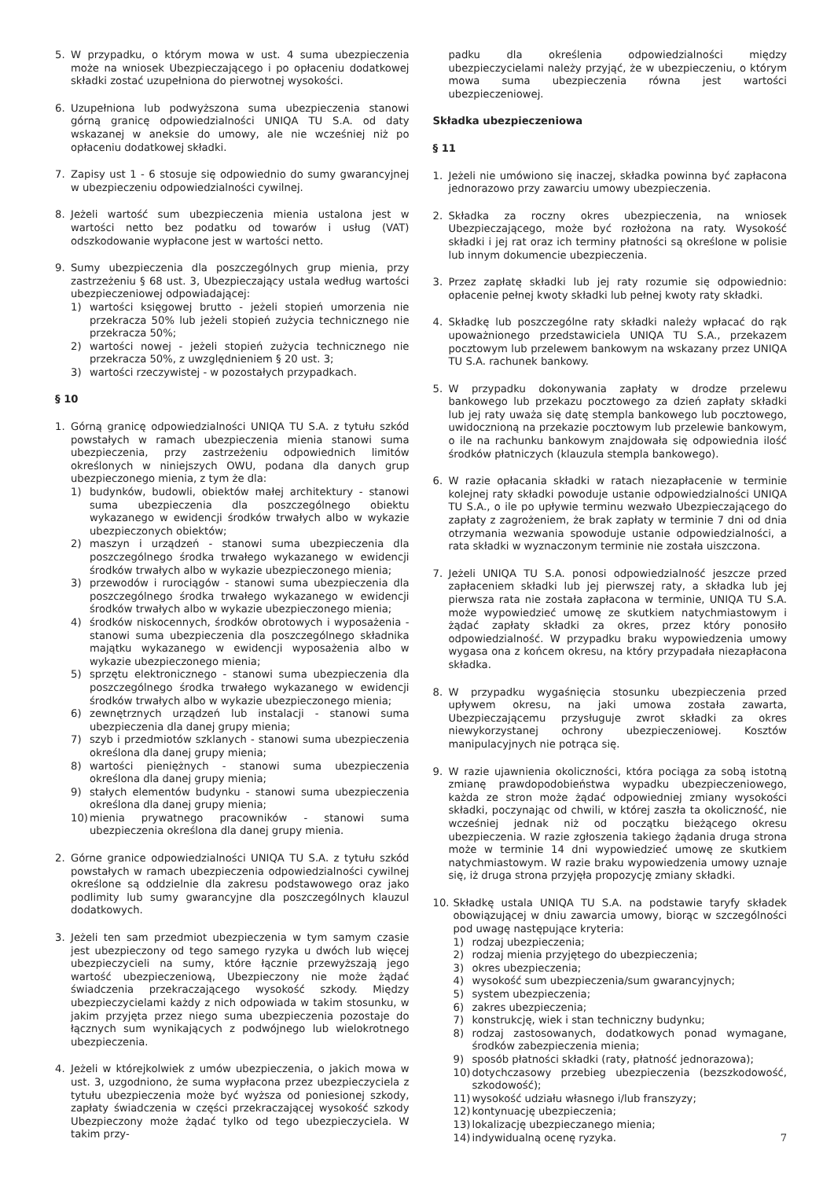5. W przypadku, o którym mowa w ust. 4 suma ubezpieczenia może na wniosek Ubezpieczającego i po opłaceniu dodatkowej składki zostać uzupełniona do pierwotnej wysokości.
6. Uzupełniona lub podwyższona suma ubezpieczenia stanowi górną granicę odpowiedzialności UNIQA TU S.A. od daty wskazanej w aneksie do umowy, ale nie wcześniej niż po opłaceniu dodatkowej składki.
7. Zapisy ust 1 - 6 stosuje się odpowiednio do sumy gwarancyjnej w ubezpieczeniu odpowiedzialności cywilnej.
8. Jeżeli wartość sum ubezpieczenia mienia ustalona jest w wartości netto bez podatku od towarów i usług (VAT) odszkodowanie wypłacone jest w wartości netto.
9. Sumy ubezpieczenia dla poszczególnych grup mienia, przy zastrzeżeniu § 68 ust. 3, Ubezpieczający ustala według wartości ubezpieczeniowej odpowiadającej:
1) wartości księgowej brutto - jeżeli stopień umorzenia nie przekracza 50% lub jeżeli stopień zużycia technicznego nie przekracza 50%;
2) wartości nowej - jeżeli stopień zużycia technicznego nie przekracza 50%, z uwzględnieniem § 20 ust. 3;
3) wartości rzeczywistej - w pozostałych przypadkach.
§ 10
1. Górną granicę odpowiedzialności UNIQA TU S.A. z tytułu szkód powstałych w ramach ubezpieczenia mienia stanowi suma ubezpieczenia, przy zastrzeżeniu odpowiednich limitów określonych w niniejszych OWU, podana dla danych grup ubezpieczonego mienia, z tym że dla:
1) budynków, budowli, obiektów małej architektury - stanowi suma ubezpieczenia dla poszczególnego obiektu wykazanego w ewidencji środków trwałych albo w wykazie ubezpieczonych obiektów;
2) maszyn i urządzeń - stanowi suma ubezpieczenia dla poszczególnego środka trwałego wykazanego w ewidencji środków trwałych albo w wykazie ubezpieczonego mienia;
3) przewodów i rurociągów - stanowi suma ubezpieczenia dla poszczególnego środka trwałego wykazanego w ewidencji środków trwałych albo w wykazie ubezpieczonego mienia;
4) środków niskocennych, środków obrotowych i wyposażenia - stanowi suma ubezpieczenia dla poszczególnego składnika majątku wykazanego w ewidencji wyposażenia albo w wykazie ubezpieczonego mienia;
5) sprzętu elektronicznego - stanowi suma ubezpieczenia dla poszczególnego środka trwałego wykazanego w ewidencji środków trwałych albo w wykazie ubezpieczonego mienia;
6) zewnętrznych urządzeń lub instalacji - stanowi suma ubezpieczenia dla danej grupy mienia;
7) szyb i przedmiotów szklanych - stanowi suma ubezpieczenia określona dla danej grupy mienia;
8) wartości pieniężnych - stanowi suma ubezpieczenia określona dla danej grupy mienia;
9) stałych elementów budynku - stanowi suma ubezpieczenia określona dla danej grupy mienia;
10) mienia prywatnego pracowników - stanowi suma ubezpieczenia określona dla danej grupy mienia.
2. Górne granice odpowiedzialności UNIQA TU S.A. z tytułu szkód powstałych w ramach ubezpieczenia odpowiedzialności cywilnej określone są oddzielnie dla zakresu podstawowego oraz jako podlimity lub sumy gwarancyjne dla poszczególnych klauzul dodatkowych.
3. Jeżeli ten sam przedmiot ubezpieczenia w tym samym czasie jest ubezpieczony od tego samego ryzyka u dwóch lub więcej ubezpieczycieli na sumy, które łącznie przewyższają jego wartość ubezpieczeniową, Ubezpieczony nie może żądać świadczenia przekraczającego wysokość szkody. Między ubezpieczycielami każdy z nich odpowiada w takim stosunku, w jakim przyjęta przez niego suma ubezpieczenia pozostaje do łącznych sum wynikających z podwójnego lub wielokrotnego ubezpieczenia.
4. Jeżeli w którejkolwiek z umów ubezpieczenia, o jakich mowa w ust. 3, uzgodniono, że suma wypłacona przez ubezpieczyciela z tytułu ubezpieczenia może być wyższa od poniesionej szkody, zapłaty świadczenia w części przekraczającej wysokość szkody Ubezpieczony może żądać tylko od tego ubezpieczyciela. W takim przy-
padku dla określenia odpowiedzialności między ubezpieczycielami należy przyjąć, że w ubezpieczeniu, o którym mowa suma ubezpieczenia równa jest wartości ubezpieczeniowej.
Składka ubezpieczeniowa
§ 11
1. Jeżeli nie umówiono się inaczej, składka powinna być zapłacona jednorazowo przy zawarciu umowy ubezpieczenia.
2. Składka za roczny okres ubezpieczenia, na wniosek Ubezpieczającego, może być rozłożona na raty. Wysokość składki i jej rat oraz ich terminy płatności są określone w polisie lub innym dokumencie ubezpieczenia.
3. Przez zapłatę składki lub jej raty rozumie się odpowiednio: opłacenie pełnej kwoty składki lub pełnej kwoty raty składki.
4. Składkę lub poszczególne raty składki należy wpłacać do rąk upoważnionego przedstawiciela UNIQA TU S.A., przekazem pocztowym lub przelewem bankowym na wskazany przez UNIQA TU S.A. rachunek bankowy.
5. W przypadku dokonywania zapłaty w drodze przelewu bankowego lub przekazu pocztowego za dzień zapłaty składki lub jej raty uważa się datę stempla bankowego lub pocztowego, uwidocznioną na przekazie pocztowym lub przelewie bankowym, o ile na rachunku bankowym znajdowała się odpowiednia ilość środków płatniczych (klauzula stempla bankowego).
6. W razie opłacania składki w ratach niezapłacenie w terminie kolejnej raty składki powoduje ustanie odpowiedzialności UNIQA TU S.A., o ile po upływie terminu wezwało Ubezpieczającego do zapłaty z zagrożeniem, że brak zapłaty w terminie 7 dni od dnia otrzymania wezwania spowoduje ustanie odpowiedzialności, a rata składki w wyznaczonym terminie nie została uiszczona.
7. Jeżeli UNIQA TU S.A. ponosi odpowiedzialność jeszcze przed zapłaceniem składki lub jej pierwszej raty, a składka lub jej pierwsza rata nie została zapłacona w terminie, UNIQA TU S.A. może wypowiedzieć umowę ze skutkiem natychmiastowym i żądać zapłaty składki za okres, przez który ponosiło odpowiedzialność. W przypadku braku wypowiedzenia umowy wygasa ona z końcem okresu, na który przypadała niezapłacona składka.
8. W przypadku wygaśnięcia stosunku ubezpieczenia przed upływem okresu, na jaki umowa została zawarta, Ubezpieczającemu przysługuje zwrot składki za okres niewykorzystanej ochrony ubezpieczeniowej. Kosztów manipulacyjnych nie potrąca się.
9. W razie ujawnienia okoliczności, która pociąga za sobą istotną zmianę prawdopodobieństwa wypadku ubezpieczeniowego, każda ze stron może żądać odpowiedniej zmiany wysokości składki, poczynając od chwili, w której zaszła ta okoliczność, nie wcześniej jednak niż od początku bieżącego okresu ubezpieczenia. W razie zgłoszenia takiego żądania druga strona może w terminie 14 dni wypowiedzieć umowę ze skutkiem natychmiastowym. W razie braku wypowiedzenia umowy uznaje się, iż druga strona przyjęła propozycję zmiany składki.
10. Składkę ustala UNIQA TU S.A. na podstawie taryfy składek obowiązującej w dniu zawarcia umowy, biorąc w szczególności pod uwagę następujące kryteria:
1) rodzaj ubezpieczenia;
2) rodzaj mienia przyjętego do ubezpieczenia;
3) okres ubezpieczenia;
4) wysokość sum ubezpieczenia/sum gwarancyjnych;
5) system ubezpieczenia;
6) zakres ubezpieczenia;
7) konstrukcję, wiek i stan techniczny budynku;
8) rodzaj zastosowanych, dodatkowych ponad wymagane, środków zabezpieczenia mienia;
9) sposób płatności składki (raty, płatność jednorazowa);
10) dotychczasowy przebieg ubezpieczenia (bezszkodowość, szkodowość);
11) wysokość udziału własnego i/lub franszyzy;
12) kontynuację ubezpieczenia;
13) lokalizację ubezpieczanego mienia;
14) indywidualną ocenę ryzyka.
7